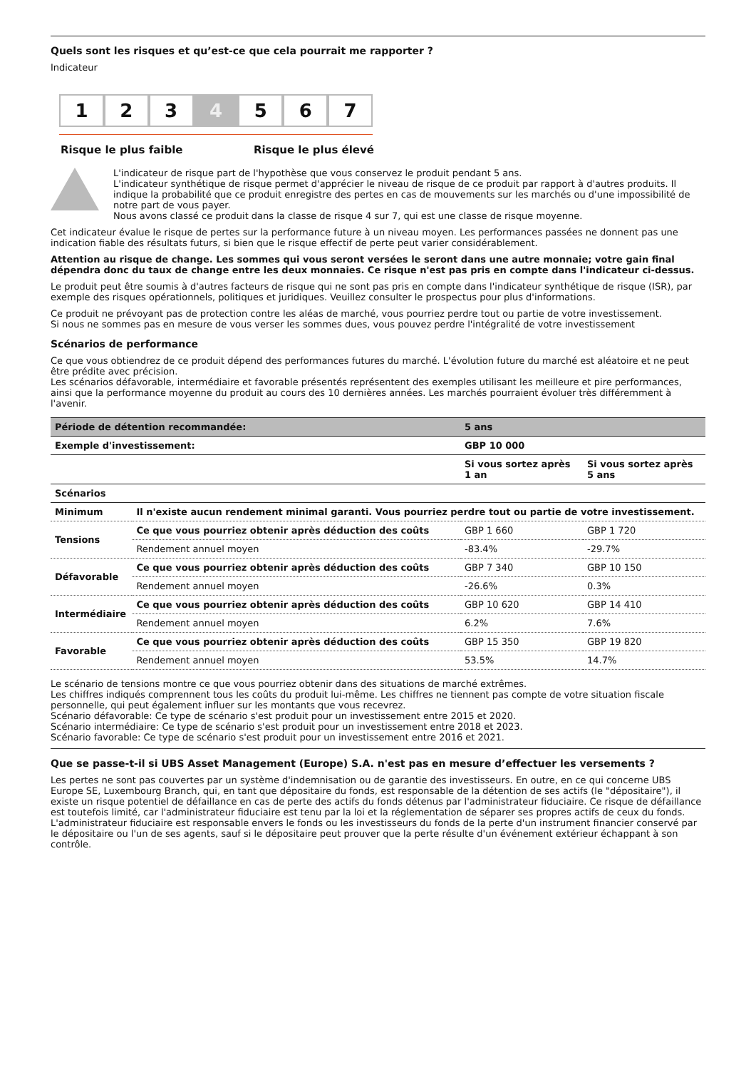Quels sont les risques et qu’est-ce que cela pourrait me rapporter ?
Indicateur
1 2 3 4 5 6 7
Risque le plus faible Risque le plus élevé
L'indicateur de risque part de l'hypothèse que vous conservez le produit pendant 5 ans.
L'indicateur synthétique de risque permet d'apprécier le niveau de risque de ce produit par rapport à d'autres produits. Il indique la probabilité que ce produit enregistre des pertes en cas de mouvements sur les marchés ou d'une impossibilité de notre part de vous payer.
Nous avons classé ce produit dans la classe de risque 4 sur 7, qui est une classe de risque moyenne.
Cet indicateur évalue le risque de pertes sur la performance future à un niveau moyen. Les performances passées ne donnent pas une indication fiable des résultats futurs, si bien que le risque effectif de perte peut varier considérablement.
Attention au risque de change. Les sommes qui vous seront versées le seront dans une autre monnaie; votre gain final dépendra donc du taux de change entre les deux monnaies. Ce risque n'est pas pris en compte dans l'indicateur ci-dessus.
Le produit peut être soumis à d'autres facteurs de risque qui ne sont pas pris en compte dans l'indicateur synthétique de risque (ISR), par exemple des risques opérationnels, politiques et juridiques. Veuillez consulter le prospectus pour plus d'informations.
Ce produit ne prévoyant pas de protection contre les aléas de marché, vous pourriez perdre tout ou partie de votre investissement.
Si nous ne sommes pas en mesure de vous verser les sommes dues, vous pouvez perdre l'intégralité de votre investissement
Scénarios de performance
Ce que vous obtiendrez de ce produit dépend des performances futures du marché. L'évolution future du marché est aléatoire et ne peut être prédite avec précision.
Les scénarios défavorable, intermédiaire et favorable présentés représentent des exemples utilisant les meilleure et pire performances, ainsi que la performance moyenne du produit au cours des 10 dernières années. Les marchés pourraient évoluer très différemment à l'avenir.
| Période de détention recommandée: | | 5 ans | |
| --- | --- | --- | --- |
| Exemple d'investissement: | | GBP 10 000 | |
| | | Si vous sortez après 1 an | Si vous sortez après 5 ans |
| Scénarios | | | |
| Minimum | Il n'existe aucun rendement minimal garanti. Vous pourriez perdre tout ou partie de votre investissement. | | |
| Tensions | Ce que vous pourriez obtenir après déduction des coûts | GBP 1 660 | GBP 1 720 |
| | Rendement annuel moyen | -83.4% | -29.7% |
| Défavorable | Ce que vous pourriez obtenir après déduction des coûts | GBP 7 340 | GBP 10 150 |
| | Rendement annuel moyen | -26.6% | 0.3% |
| Intermédiaire | Ce que vous pourriez obtenir après déduction des coûts | GBP 10 620 | GBP 14 410 |
| | Rendement annuel moyen | 6.2% | 7.6% |
| Favorable | Ce que vous pourriez obtenir après déduction des coûts | GBP 15 350 | GBP 19 820 |
| | Rendement annuel moyen | 53.5% | 14.7% |
Le scénario de tensions montre ce que vous pourriez obtenir dans des situations de marché extrêmes.
Les chiffres indiqués comprennent tous les coûts du produit lui-même. Les chiffres ne tiennent pas compte de votre situation fiscale personnelle, qui peut également influer sur les montants que vous recevrez.
Scénario défavorable: Ce type de scénario s'est produit pour un investissement entre 2015 et 2020.
Scénario intermédiaire: Ce type de scénario s'est produit pour un investissement entre 2018 et 2023.
Scénario favorable: Ce type de scénario s'est produit pour un investissement entre 2016 et 2021.
Que se passe-t-il si UBS Asset Management (Europe) S.A. n'est pas en mesure d’effectuer les versements ?
Les pertes ne sont pas couvertes par un système d'indemnisation ou de garantie des investisseurs. En outre, en ce qui concerne UBS Europe SE, Luxembourg Branch, qui, en tant que dépositaire du fonds, est responsable de la détention de ses actifs (le "dépositaire"), il existe un risque potentiel de défaillance en cas de perte des actifs du fonds détenus par l'administrateur fiduciaire. Ce risque de défaillance est toutefois limité, car l'administrateur fiduciaire est tenu par la loi et la réglementation de séparer ses propres actifs de ceux du fonds. L'administrateur fiduciaire est responsable envers le fonds ou les investisseurs du fonds de la perte d'un instrument financier conservé par le dépositaire ou l'un de ses agents, sauf si le dépositaire peut prouver que la perte résulte d'un événement extérieur échappant à son contrôle.